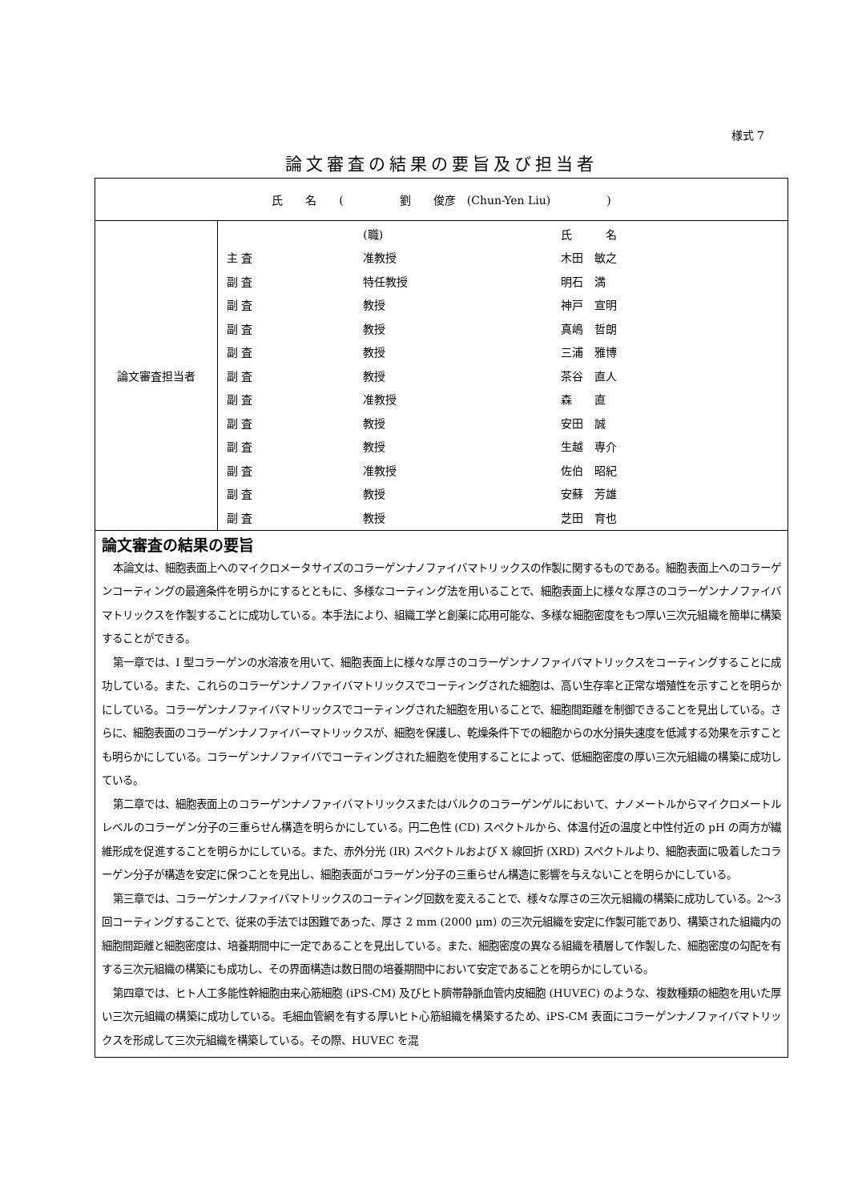様式 7
論文審査の結果の要旨及び担当者
| 氏 名 ( 劉 俊彦 (Chun-Yen Liu) ) | |
| 論文審査担当者 | / / (職) / 氏 名 / / 主 査 / 准教授 / 木田 敏之 / / 副 査 / 特任教授 / 明石 満 / / 副 査 / 教授 / 神戸 宣明 / / 副 査 / 教授 / 真嶋 哲朗 / / 副 査 / 教授 / 三浦 雅博 / / 副 査 / 教授 / 茶谷 直人 / / 副 査 / 准教授 / 森 直 / / 副 査 / 教授 / 安田 誠 / / 副 査 / 教授 / 生越 専介 / / 副 査 / 准教授 / 佐伯 昭紀 / / 副 査 / 教授 / 安蘇 芳雄 / / 副 査 / 教授 / 芝田 育也 / |
| 論文審査の結果の要旨 本論文は、細胞表面上へのマイクロメータサイズのコラーゲンナノファイバマトリックスの作製に関するものである。細胞表面上へのコラーゲンコーティングの最適条件を明らかにするとともに、多様なコーティング法を用いることで、細胞表面上に様々な厚さのコラーゲンナノファイバマトリックスを作製することに成功している。本手法により、組織工学と創薬に応用可能な、多様な細胞密度をもつ厚い三次元組織を簡単に構築することができる。 第一章では、I 型コラーゲンの水溶液を用いて、細胞表面上に様々な厚さのコラーゲンナノファイバマトリックスをコーティングすることに成功している。また、これらのコラーゲンナノファイバマトリックスでコーティングされた細胞は、高い生存率と正常な増殖性を示すことを明らかにしている。コラーゲンナノファイバマトリックスでコーティングされた細胞を用いることで、細胞間距離を制御できることを見出している。さらに、細胞表面のコラーゲンナノファイバーマトリックスが、細胞を保護し、乾燥条件下での細胞からの水分損失速度を低減する効果を示すことも明らかにしている。コラーゲンナノファイバでコーティングされた細胞を使用することによって、低細胞密度の厚い三次元組織の構築に成功している。 第二章では、細胞表面上のコラーゲンナノファイバマトリックスまたはバルクのコラーゲンゲルにおいて、ナノメートルからマイクロメートルレベルのコラーゲン分子の三重らせん構造を明らかにしている。円二色性 (CD) スペクトルから、体温付近の温度と中性付近の pH の両方が繊維形成を促進することを明らかにしている。また、赤外分光 (IR) スペクトルおよび X 線回折 (XRD) スペクトルより、細胞表面に吸着したコラーゲン分子が構造を安定に保つことを見出し、細胞表面がコラーゲン分子の三重らせん構造に影響を与えないことを明らかにしている。 第三章では、コラーゲンナノファイバマトリックスのコーティング回数を変えることで、様々な厚さの三次元組織の構築に成功している。2〜3 回コーティングすることで、従来の手法では困難であった、厚さ 2 mm (2000 μm) の三次元組織を安定に作製可能であり、構築された組織内の細胞間距離と細胞密度は、培養期間中に一定であることを見出している。また、細胞密度の異なる組織を積層して作製した、細胞密度の勾配を有する三次元組織の構築にも成功し、その界面構造は数日間の培養期間中において安定であることを明らかにしている。 第四章では、ヒト人工多能性幹細胞由来心筋細胞 (iPS-CM) 及びヒト臍帯静脈血管内皮細胞 (HUVEC) のような、複数種類の細胞を用いた厚い三次元組織の構築に成功している。毛細血管網を有する厚いヒト心筋組織を構築するため、iPS-CM 表面にコラーゲンナノファイバマトリックスを形成して三次元組織を構築している。その際、HUVEC を混 | |